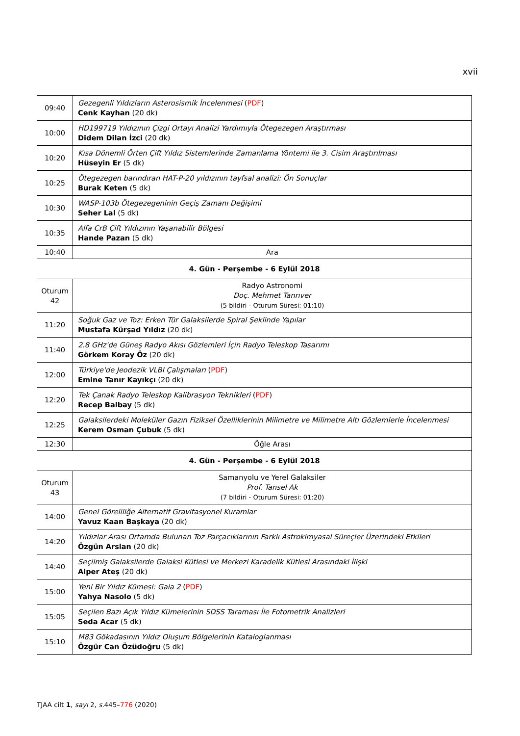xvii
| 09:40 | Gezegenli Yıldızların Asterosismik İncelenmesi ( PDF ) Cenk Kayhan (20 dk) |
| 10:00 | HD199719 Yıldızının Çizgi Ortayı Analizi Yardımıyla Ötegezegen Araştırması Didem Dilan İzci (20 dk) |
| 10:20 | Kısa Dönemli Örten Çift Yıldız Sistemlerinde Zamanlama Yöntemi ile 3. Cisim Araştırılması Hüseyin Er (5 dk) |
| 10:25 | Ötegezegen barındıran HAT-P-20 yıldızının tayfsal analizi: Ön Sonuçlar Burak Keten (5 dk) |
| 10:30 | WASP-103b Ötegezegeninin Geçiş Zamanı Değişimi Seher Lal (5 dk) |
| 10:35 | Alfa CrB Çift Yıldızının Yaşanabilir Bölgesi Hande Pazan (5 dk) |
| 10:40 | Ara |
| 4. Gün - Perşembe - 6 Eylül 2018 | |
| Oturum 42 | Radyo Astronomi Doç. Mehmet Tanrıver (5 bildiri - Oturum Süresi: 01:10) |
| 11:20 | Soğuk Gaz ve Toz: Erken Tür Galaksilerde Spiral Şeklinde Yapılar Mustafa Kürşad Yıldız (20 dk) |
| 11:40 | 2.8 GHz'de Güneş Radyo Akısı Gözlemleri İçin Radyo Teleskop Tasarımı Görkem Koray Öz (20 dk) |
| 12:00 | Türkiye'de Jeodezik VLBI Çalışmaları ( PDF ) Emine Tanır Kayıkçı (20 dk) |
| 12:20 | Tek Çanak Radyo Teleskop Kalibrasyon Teknikleri ( PDF ) Recep Balbay (5 dk) |
| 12:25 | Galaksilerdeki Moleküler Gazın Fiziksel Özelliklerinin Milimetre ve Milimetre Altı Gözlemlerle İncelenmesi Kerem Osman Çubuk (5 dk) |
| 12:30 | Öğle Arası |
| 4. Gün - Perşembe - 6 Eylül 2018 | |
| Oturum 43 | Samanyolu ve Yerel Galaksiler Prof. Tansel Ak (7 bildiri - Oturum Süresi: 01:20) |
| 14:00 | Genel Göreliliğe Alternatif Gravitasyonel Kuramlar Yavuz Kaan Başkaya (20 dk) |
| 14:20 | Yıldızlar Arası Ortamda Bulunan Toz Parçacıklarının Farklı Astrokimyasal Süreçler Üzerindeki Etkileri Özgün Arslan (20 dk) |
| 14:40 | Seçilmiş Galaksilerde Galaksi Kütlesi ve Merkezi Karadelik Kütlesi Arasındaki İlişki Alper Ateş (20 dk) |
| 15:00 | Yeni Bir Yıldız Kümesi: Gaia 2 ( PDF ) Yahya Nasolo (5 dk) |
| 15:05 | Seçilen Bazı Açık Yıldız Kümelerinin SDSS Taraması İle Fotometrik Analizleri Seda Acar (5 dk) |
| 15:10 | M83 Gökadasının Yıldız Oluşum Bölgelerinin Kataloglanması Özgür Can Özüdoğru (5 dk) |
TJAA cilt 1, sayı 2, s. 445–776 (2020)